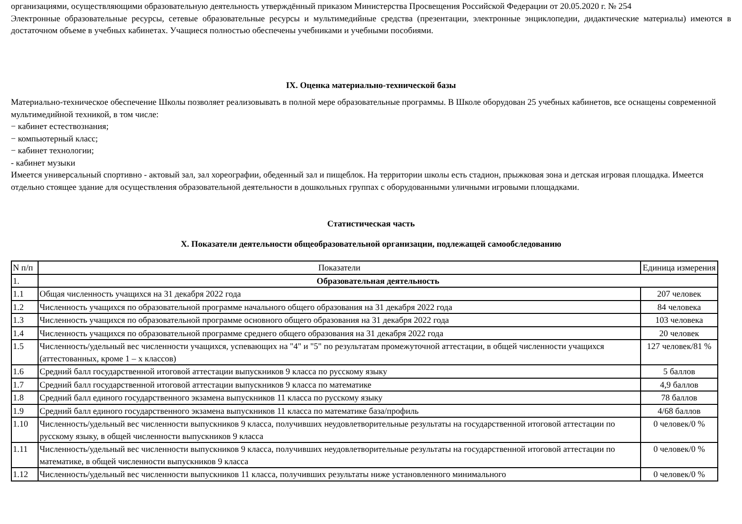организациями, осуществляющими образовательную деятельность утверждённый приказом Министерства Просвещения Российской Федерации от 20.05.2020 г. № 254
Электронные образовательные ресурсы, сетевые образовательные ресурсы и мультимедийные средства (презентации, электронные энциклопедии, дидактические материалы) имеются в достаточном объеме в учебных кабинетах. Учащиеся полностью обеспечены учебниками и учебными пособиями.
IX. Оценка материально-технической базы
Материально-техническое обеспечение Школы позволяет реализовывать в полной мере образовательные программы. В Школе оборудован 25 учебных кабинетов, все оснащены современной мультимедийной техникой, в том числе:
− кабинет естествознания;
− компьютерный класс;
− кабинет технологии;
- кабинет музыки
Имеется универсальный спортивно - актовый зал, зал хореографии, обеденный зал и пищеблок. На территории школы есть стадион, прыжковая зона и детская игровая площадка. Имеется отдельно стоящее здание для осуществления образовательной деятельности в дошкольных группах с оборудованными уличными игровыми площадками.
Статистическая часть
X. Показатели деятельности общеобразовательной организации, подлежащей самообследованию
| N п/п | Показатели | Единица измерения |
| --- | --- | --- |
| 1. | Образовательная деятельность | |
| 1.1 | Общая численность учащихся на 31 декабря 2022 года | 207 человек |
| 1.2 | Численность учащихся по образовательной программе начального общего образования на 31 декабря 2022 года | 84 человека |
| 1.3 | Численность учащихся по образовательной программе основного общего образования на 31 декабря 2022 года | 103 человека |
| 1.4 | Численность учащихся по образовательной программе среднего общего образования на 31 декабря 2022 года | 20 человек |
| 1.5 | Численность/удельный вес численности учащихся, успевающих на "4" и "5" по результатам промежуточной аттестации, в общей численности учащихся (аттестованных, кроме 1 – х классов) | 127 человек/81 % |
| 1.6 | Средний балл государственной итоговой аттестации выпускников 9 класса по русскому языку | 5 баллов |
| 1.7 | Средний балл государственной итоговой аттестации выпускников 9 класса по математике | 4,9 баллов |
| 1.8 | Средний балл единого государственного экзамена выпускников 11 класса по русскому языку | 78 баллов |
| 1.9 | Средний балл единого государственного экзамена выпускников 11 класса по математике база/профиль | 4/68 баллов |
| 1.10 | Численность/удельный вес численности выпускников 9 класса, получивших неудовлетворительные результаты на государственной итоговой аттестации по русскому языку, в общей численности выпускников 9 класса | 0 человек/0 % |
| 1.11 | Численность/удельный вес численности выпускников 9 класса, получивших неудовлетворительные результаты на государственной итоговой аттестации по математике, в общей численности выпускников 9 класса | 0 человек/0 % |
| 1.12 | Численность/удельный вес численности выпускников 11 класса, получивших результаты ниже установленного минимального | 0 человек/0 % |